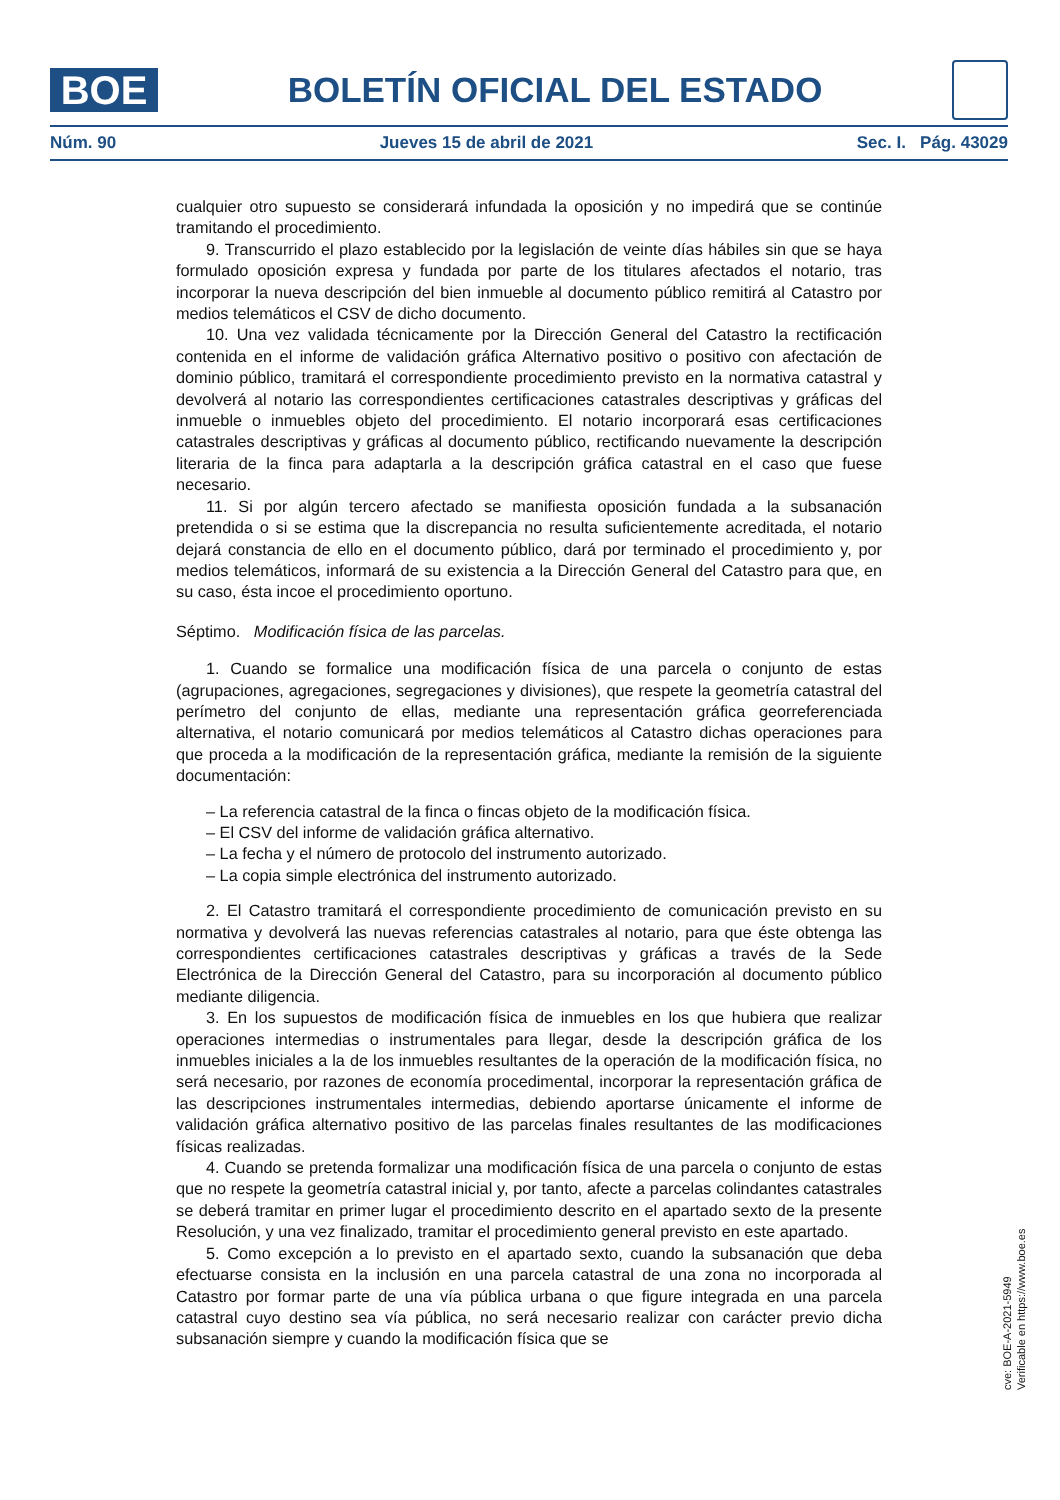BOE
BOLETÍN OFICIAL DEL ESTADO
Núm. 90 Jueves 15 de abril de 2021 Sec. I. Pág. 43029
cualquier otro supuesto se considerará infundada la oposición y no impedirá que se continúe tramitando el procedimiento.
9. Transcurrido el plazo establecido por la legislación de veinte días hábiles sin que se haya formulado oposición expresa y fundada por parte de los titulares afectados el notario, tras incorporar la nueva descripción del bien inmueble al documento público remitirá al Catastro por medios telemáticos el CSV de dicho documento.
10. Una vez validada técnicamente por la Dirección General del Catastro la rectificación contenida en el informe de validación gráfica Alternativo positivo o positivo con afectación de dominio público, tramitará el correspondiente procedimiento previsto en la normativa catastral y devolverá al notario las correspondientes certificaciones catastrales descriptivas y gráficas del inmueble o inmuebles objeto del procedimiento. El notario incorporará esas certificaciones catastrales descriptivas y gráficas al documento público, rectificando nuevamente la descripción literaria de la finca para adaptarla a la descripción gráfica catastral en el caso que fuese necesario.
11. Si por algún tercero afectado se manifiesta oposición fundada a la subsanación pretendida o si se estima que la discrepancia no resulta suficientemente acreditada, el notario dejará constancia de ello en el documento público, dará por terminado el procedimiento y, por medios telemáticos, informará de su existencia a la Dirección General del Catastro para que, en su caso, ésta incoe el procedimiento oportuno.
Séptimo. Modificación física de las parcelas.
1. Cuando se formalice una modificación física de una parcela o conjunto de estas (agrupaciones, agregaciones, segregaciones y divisiones), que respete la geometría catastral del perímetro del conjunto de ellas, mediante una representación gráfica georreferenciada alternativa, el notario comunicará por medios telemáticos al Catastro dichas operaciones para que proceda a la modificación de la representación gráfica, mediante la remisión de la siguiente documentación:
– La referencia catastral de la finca o fincas objeto de la modificación física.
– El CSV del informe de validación gráfica alternativo.
– La fecha y el número de protocolo del instrumento autorizado.
– La copia simple electrónica del instrumento autorizado.
2. El Catastro tramitará el correspondiente procedimiento de comunicación previsto en su normativa y devolverá las nuevas referencias catastrales al notario, para que éste obtenga las correspondientes certificaciones catastrales descriptivas y gráficas a través de la Sede Electrónica de la Dirección General del Catastro, para su incorporación al documento público mediante diligencia.
3. En los supuestos de modificación física de inmuebles en los que hubiera que realizar operaciones intermedias o instrumentales para llegar, desde la descripción gráfica de los inmuebles iniciales a la de los inmuebles resultantes de la operación de la modificación física, no será necesario, por razones de economía procedimental, incorporar la representación gráfica de las descripciones instrumentales intermedias, debiendo aportarse únicamente el informe de validación gráfica alternativo positivo de las parcelas finales resultantes de las modificaciones físicas realizadas.
4. Cuando se pretenda formalizar una modificación física de una parcela o conjunto de estas que no respete la geometría catastral inicial y, por tanto, afecte a parcelas colindantes catastrales se deberá tramitar en primer lugar el procedimiento descrito en el apartado sexto de la presente Resolución, y una vez finalizado, tramitar el procedimiento general previsto en este apartado.
5. Como excepción a lo previsto en el apartado sexto, cuando la subsanación que deba efectuarse consista en la inclusión en una parcela catastral de una zona no incorporada al Catastro por formar parte de una vía pública urbana o que figure integrada en una parcela catastral cuyo destino sea vía pública, no será necesario realizar con carácter previo dicha subsanación siempre y cuando la modificación física que se
cve: BOE-A-2021-5949
Verificable en https://www.boe.es